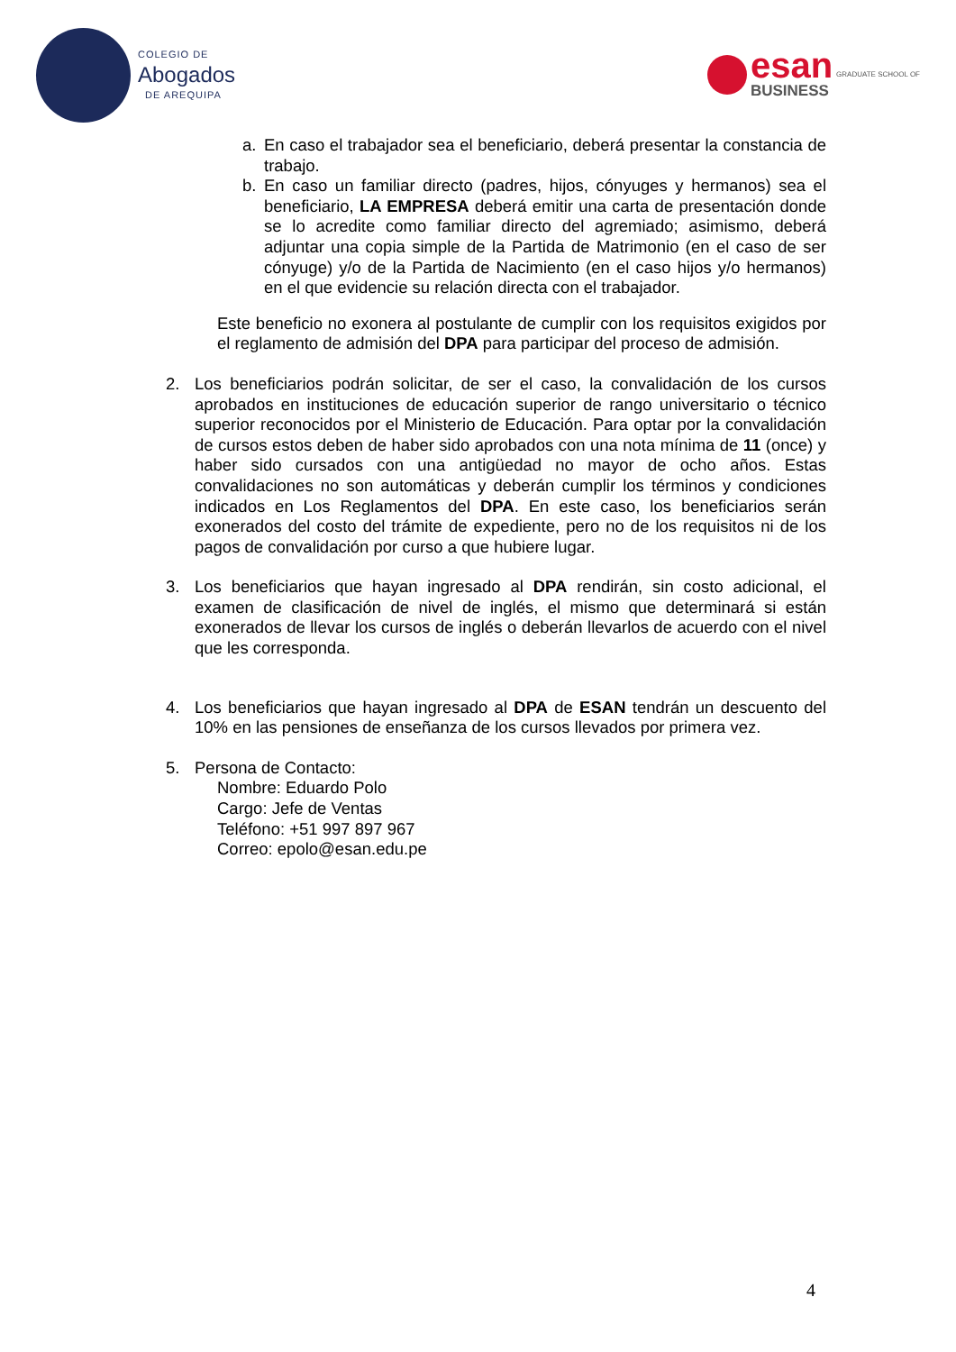COLEGIO DE
Abogados
DE AREQUIPA
esan
BUSINESS
GRADUATE SCHOOL OF
a. En caso el trabajador sea el beneficiario, deberá presentar la constancia de trabajo.
b. En caso un familiar directo (padres, hijos, cónyuges y hermanos) sea el beneficiario, LA EMPRESA deberá emitir una carta de presentación donde se lo acredite como familiar directo del agremiado; asimismo, deberá adjuntar una copia simple de la Partida de Matrimonio (en el caso de ser cónyuge) y/o de la Partida de Nacimiento (en el caso hijos y/o hermanos) en el que evidencie su relación directa con el trabajador.
Este beneficio no exonera al postulante de cumplir con los requisitos exigidos por el reglamento de admisión del DPA para participar del proceso de admisión.
2. Los beneficiarios podrán solicitar, de ser el caso, la convalidación de los cursos aprobados en instituciones de educación superior de rango universitario o técnico superior reconocidos por el Ministerio de Educación. Para optar por la convalidación de cursos estos deben de haber sido aprobados con una nota mínima de 11 (once) y haber sido cursados con una antigüedad no mayor de ocho años. Estas convalidaciones no son automáticas y deberán cumplir los términos y condiciones indicados en Los Reglamentos del DPA. En este caso, los beneficiarios serán exonerados del costo del trámite de expediente, pero no de los requisitos ni de los pagos de convalidación por curso a que hubiere lugar.
3. Los beneficiarios que hayan ingresado al DPA rendirán, sin costo adicional, el examen de clasificación de nivel de inglés, el mismo que determinará si están exonerados de llevar los cursos de inglés o deberán llevarlos de acuerdo con el nivel que les corresponda.
4. Los beneficiarios que hayan ingresado al DPA de ESAN tendrán un descuento del 10% en las pensiones de enseñanza de los cursos llevados por primera vez.
5. Persona de Contacto:
Nombre: Eduardo Polo
Cargo: Jefe de Ventas
Teléfono: +51 997 897 967
Correo: epolo@esan.edu.pe
4